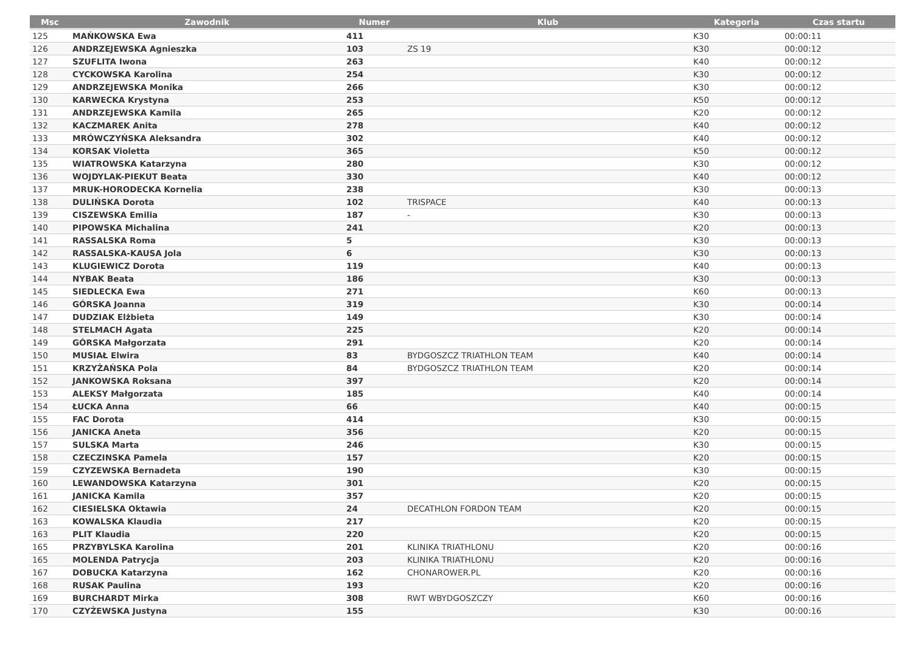| Msc | Zawodnik | Numer | Klub | Kategoria | Czas startu |
| --- | --- | --- | --- | --- | --- |
| 125 | MAŃKOWSKA Ewa | 411 | | K30 | 00:00:11 |
| 126 | ANDRZEJEWSKA Agnieszka | 103 | ZS 19 | K30 | 00:00:12 |
| 127 | SZUFLITA Iwona | 263 | | K40 | 00:00:12 |
| 128 | CYCKOWSKA Karolina | 254 | | K30 | 00:00:12 |
| 129 | ANDRZEJEWSKA Monika | 266 | | K30 | 00:00:12 |
| 130 | KARWECKA Krystyna | 253 | | K50 | 00:00:12 |
| 131 | ANDRZEJEWSKA Kamila | 265 | | K20 | 00:00:12 |
| 132 | KACZMAREK Anita | 278 | | K40 | 00:00:12 |
| 133 | MRÓWCZYŃSKA Aleksandra | 302 | | K40 | 00:00:12 |
| 134 | KORSAK Violetta | 365 | | K50 | 00:00:12 |
| 135 | WIATROWSKA Katarzyna | 280 | | K30 | 00:00:12 |
| 136 | WOJDYLAK-PIEKUT Beata | 330 | | K40 | 00:00:12 |
| 137 | MRUK-HORODECKA Kornelia | 238 | | K30 | 00:00:13 |
| 138 | DULIŃSKA Dorota | 102 | TRISPACE | K40 | 00:00:13 |
| 139 | CISZEWSKA Emilia | 187 | - | K30 | 00:00:13 |
| 140 | PIPOWSKA Michalina | 241 | | K20 | 00:00:13 |
| 141 | RASSALSKA Roma | 5 | | K30 | 00:00:13 |
| 142 | RASSALSKA-KAUSA Jola | 6 | | K30 | 00:00:13 |
| 143 | KLUGIEWICZ Dorota | 119 | | K40 | 00:00:13 |
| 144 | NYBAK Beata | 186 | | K30 | 00:00:13 |
| 145 | SIEDLECKA Ewa | 271 | | K60 | 00:00:13 |
| 146 | GÓRSKA Joanna | 319 | | K30 | 00:00:14 |
| 147 | DUDZIAK Elżbieta | 149 | | K30 | 00:00:14 |
| 148 | STELMACH Agata | 225 | | K20 | 00:00:14 |
| 149 | GÓRSKA Małgorzata | 291 | | K20 | 00:00:14 |
| 150 | MUSIAŁ Elwira | 83 | BYDGOSZCZ TRIATHLON TEAM | K40 | 00:00:14 |
| 151 | KRZYŻAŃSKA Pola | 84 | BYDGOSZCZ TRIATHLON TEAM | K20 | 00:00:14 |
| 152 | JANKOWSKA Roksana | 397 | | K20 | 00:00:14 |
| 153 | ALEKSY Małgorzata | 185 | | K40 | 00:00:14 |
| 154 | ŁUCKA Anna | 66 | | K40 | 00:00:15 |
| 155 | FAC Dorota | 414 | | K30 | 00:00:15 |
| 156 | JANICKA Aneta | 356 | | K20 | 00:00:15 |
| 157 | SULSKA Marta | 246 | | K30 | 00:00:15 |
| 158 | CZECZINSKA Pamela | 157 | | K20 | 00:00:15 |
| 159 | CZYZEWSKA Bernadeta | 190 | | K30 | 00:00:15 |
| 160 | LEWANDOWSKA Katarzyna | 301 | | K20 | 00:00:15 |
| 161 | JANICKA Kamila | 357 | | K20 | 00:00:15 |
| 162 | CIESIELSKA Oktawia | 24 | DECATHLON FORDON TEAM | K20 | 00:00:15 |
| 163 | KOWALSKA Klaudia | 217 | | K20 | 00:00:15 |
| 163 | PLIT Klaudia | 220 | | K20 | 00:00:15 |
| 165 | PRZYBYLSKA Karolina | 201 | KLINIKA TRIATHLONU | K20 | 00:00:16 |
| 165 | MOLENDA Patrycja | 203 | KLINIKA TRIATHLONU | K20 | 00:00:16 |
| 167 | DOBUCKA Katarzyna | 162 | CHONAROWER.PL | K20 | 00:00:16 |
| 168 | RUSAK Paulina | 193 | | K20 | 00:00:16 |
| 169 | BURCHARDT Mirka | 308 | RWT WBYDGOSZCZY | K60 | 00:00:16 |
| 170 | CZYŻEWSKA Justyna | 155 | | K30 | 00:00:16 |